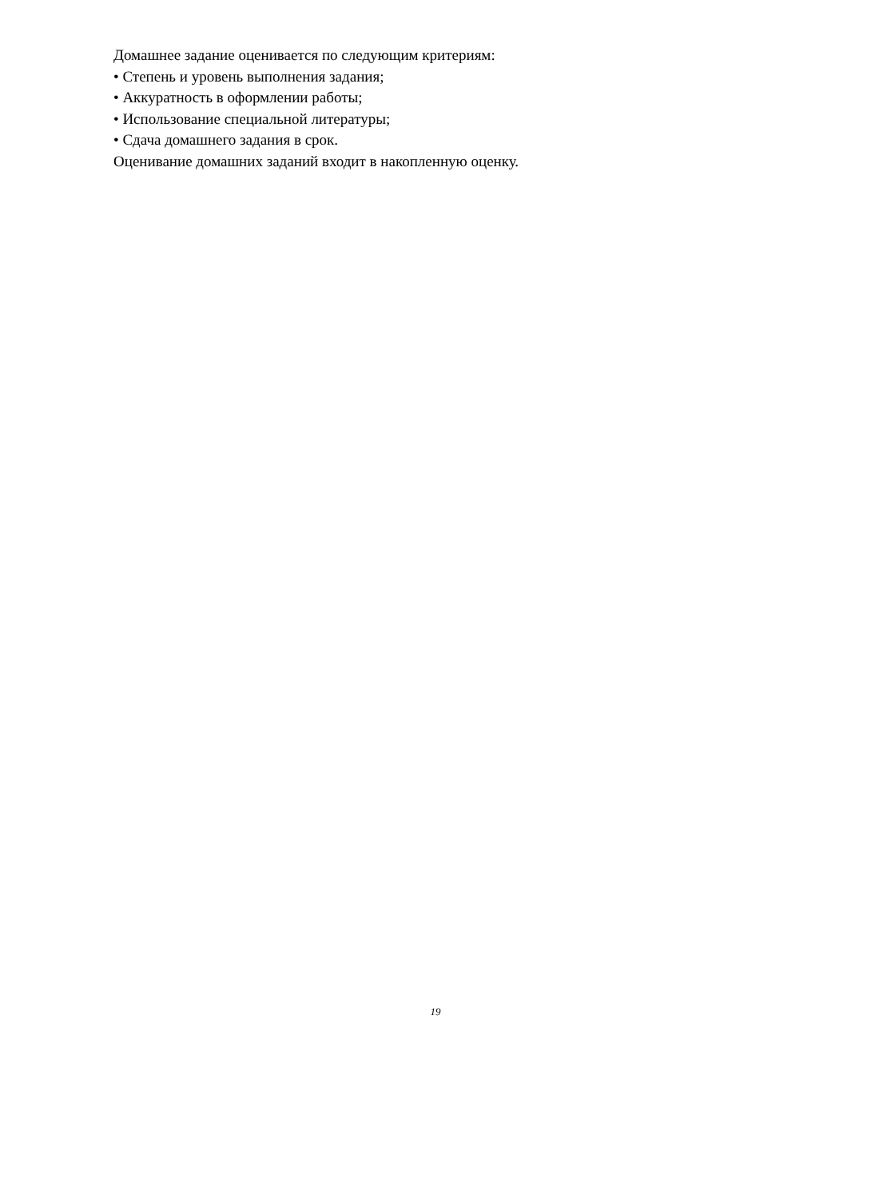Домашнее задание оценивается по следующим критериям:
• Степень и уровень выполнения задания;
• Аккуратность в оформлении работы;
• Использование специальной литературы;
• Сдача домашнего задания в срок.
Оценивание домашних заданий входит в накопленную оценку.
19